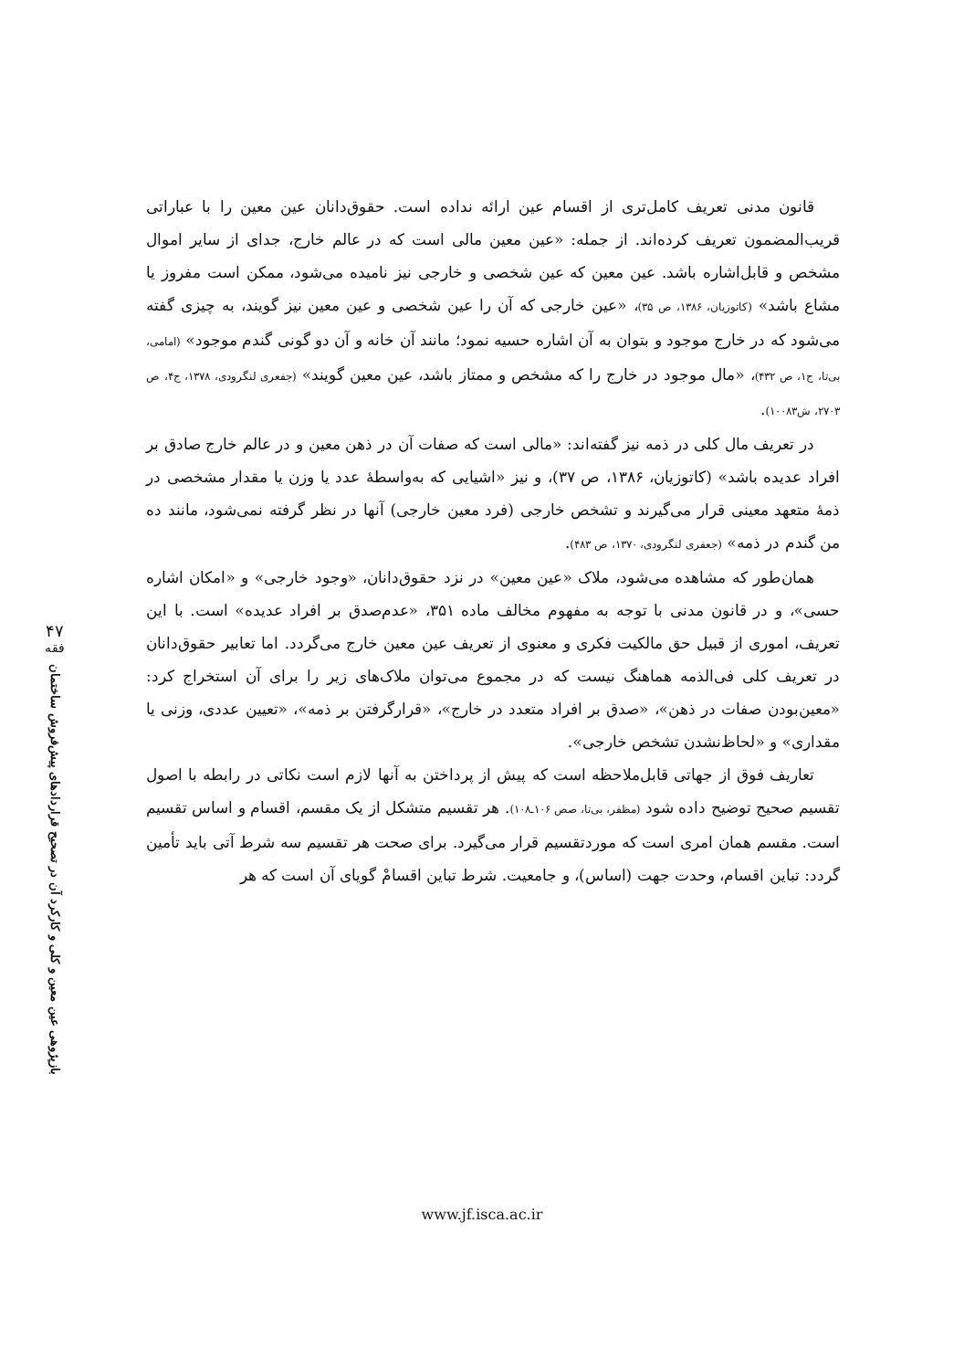۴۷
فقه
بازپژوهی عین معین و کلی و کارکرد آن در تصحیح قراردادهای پیش‌فروش ساختمان
قانون مدنی تعریف کامل‌تری از اقسام عین ارائه نداده است. حقوق‌دانان عین معین را با عباراتی قریب‌المضمون تعریف کرده‌اند. از جمله: «عین معین مالی است که در عالم خارج، جدای از سایر اموال مشخص و قابل‌اشاره باشد. عین معین که عین شخصی و خارجی نیز نامیده می‌شود، ممکن است مفروز یا مشاع باشد» (کاتوزیان، ۱۳۸۶، ص ۳۵)، «عین خارجی که آن را عین شخصی و عین معین نیز گویند، به چیزی گفته می‌شود که در خارج موجود و بتوان به آن اشاره حسیه نمود؛ مانند آن خانه و آن دو گونی گندم موجود» (امامی، بی‌تا، ج۱، ص ۴۳۲)، «مال موجود در خارج را که مشخص و ممتاز باشد، عین معین گویند» (جفعری لنگرودی، ۱۳۷۸، ج۴، ص ۲۷۰۳، ش۱۰۰۸۳).
در تعریف مال کلی در ذمه نیز گفته‌اند: «مالی است که صفات آن در ذهن معین و در عالم خارج صادق بر افراد عدیده باشد» (کاتوزیان، ۱۳۸۶، ص ۳۷)، و نیز «اشیایی که به‌واسطهٔ عدد یا وزن یا مقدار مشخصی در ذمهٔ متعهد معینی قرار می‌گیرند و تشخص خارجی (فرد معین خارجی) آنها در نظر گرفته نمی‌شود، مانند ده من گندم در ذمه» (جعفری لنگرودی، ۱۳۷۰، ص ۴۸۳).
همان‌طور که مشاهده می‌شود، ملاک «عین معین» در نزد حقوق‌دانان، «وجود خارجی» و «امکان اشاره حسی»، و در قانون مدنی با توجه به مفهوم مخالف ماده ۳۵۱، «عدم‌صدق بر افراد عدیده» است. با این تعریف، اموری از قبیل حق مالکیت فکری و معنوی از تعریف عین معین خارج می‌گردد. اما تعابیر حقوق‌دانان در تعریف کلی فی‌الذمه هماهنگ نیست که در مجموع می‌توان ملاک‌های زیر را برای آن استخراج کرد: «معین‌بودن صفات در ذهن»، «صدق بر افراد متعدد در خارج»، «قرارگرفتن بر ذمه»، «تعیین عددی، وزنی یا مقداری» و «لحاظ‌نشدن تشخص خارجی».
تعاریف فوق از جهاتی قابل‌ملاحظه است که پیش از پرداختن به آنها لازم است نکاتی در رابطه با اصول تقسیم صحیح توضیح داده شود (مظفر، بی‌تا، صص ۱۰۶ـ۱۰۸). هر تقسیم متشکل از یک مقسم، اقسام و اساس تقسیم است. مقسم همان امری است که موردتقسیم قرار می‌گیرد. برای صحت هر تقسیم سه شرط آتی باید تأمین گردد: تباین اقسام، وحدت جهت (اساس)، و جامعیت. شرط تباین اقسامْ گویای آن است که هر
www.jf.isca.ac.ir